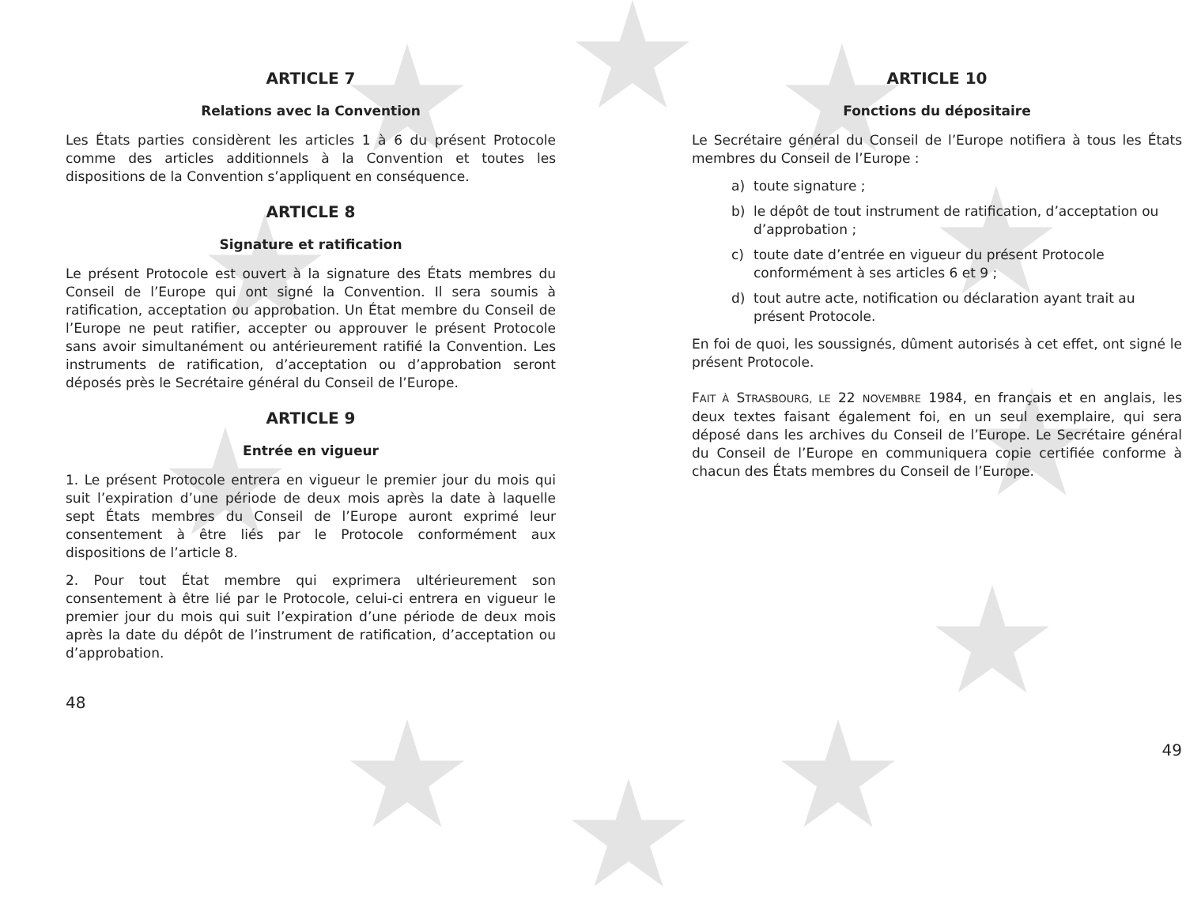ARTICLE 7
Relations avec la Convention
Les États parties considèrent les articles 1 à 6 du présent Protocole comme des articles additionnels à la Convention et toutes les dispositions de la Convention s’appliquent en conséquence.
ARTICLE 8
Signature et ratification
Le présent Protocole est ouvert à la signature des États membres du Conseil de l’Europe qui ont signé la Convention. Il sera soumis à ratification, acceptation ou approbation. Un État membre du Conseil de l’Europe ne peut ratifier, accepter ou approuver le présent Protocole sans avoir simultanément ou antérieurement ratifié la Convention. Les instruments de ratification, d’acceptation ou d’approbation seront déposés près le Secrétaire général du Conseil de l’Europe.
ARTICLE 9
Entrée en vigueur
1. Le présent Protocole entrera en vigueur le premier jour du mois qui suit l’expiration d’une période de deux mois après la date à laquelle sept États membres du Conseil de l’Europe auront exprimé leur consentement à être liés par le Protocole conformément aux dispositions de l’article 8.
2. Pour tout État membre qui exprimera ultérieurement son consentement à être lié par le Protocole, celui-ci entrera en vigueur le premier jour du mois qui suit l’expiration d’une période de deux mois après la date du dépôt de l’instrument de ratification, d’acceptation ou d’approbation.
48
ARTICLE 10
Fonctions du dépositaire
Le Secrétaire général du Conseil de l’Europe notifiera à tous les États membres du Conseil de l’Europe :
a) toute signature ;
b) le dépôt de tout instrument de ratification, d’acceptation ou d’approbation ;
c) toute date d’entrée en vigueur du présent Protocole conformément à ses articles 6 et 9 ;
d) tout autre acte, notification ou déclaration ayant trait au présent Protocole.
En foi de quoi, les soussignés, dûment autorisés à cet effet, ont signé le présent Protocole.
FAIT À STRASBOURG, LE 22 NOVEMBRE 1984, en français et en anglais, les deux textes faisant également foi, en un seul exemplaire, qui sera déposé dans les archives du Conseil de l’Europe. Le Secrétaire général du Conseil de l’Europe en communiquera copie certifiée conforme à chacun des États membres du Conseil de l’Europe.
49